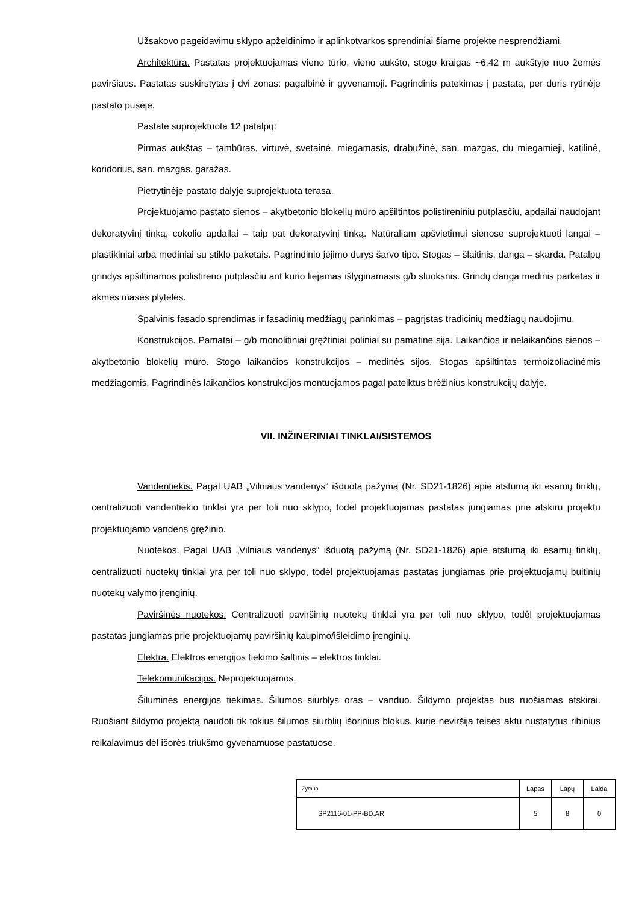Užsakovo pageidavimu sklypo apželdinimo ir aplinkotvarkos sprendiniai šiame projekte nesprendžiami.
Architektūra. Pastatas projektuojamas vieno tūrio, vieno aukšto, stogo kraigas ~6,42 m aukštyje nuo žemės paviršiaus. Pastatas suskirstytas į dvi zonas: pagalbinė ir gyvenamoji. Pagrindinis patekimas į pastatą, per duris rytinėje pastato pusėje.
Pastate suprojektuota 12 patalpų:
Pirmas aukštas – tambūras, virtuvė, svetainė, miegamasis, drabužinė, san. mazgas, du miegamieji, katilinė, koridorius, san. mazgas, garažas.
Pietrytinėje pastato dalyje suprojektuota terasa.
Projektuojamo pastato sienos – akytbetonio blokelių mūro apšiltintos polistireniniu putplasčiu, apdailai naudojant dekoratyvinį tinką, cokolio apdailai – taip pat dekoratyvinį tinką. Natūraliam apšvietimui sienose suprojektuoti langai – plastikiniai arba mediniai su stiklo paketais. Pagrindinio įėjimo durys šarvo tipo. Stogas – šlaitinis, danga – skarda. Patalpų grindys apšiltinamos polistireno putplasčiu ant kurio liejamas išlyginamasis g/b sluoksnis. Grindų danga medinis parketas ir akmes masės plytelės.
Spalvinis fasado sprendimas ir fasadinių medžiagų parinkimas – pagrįstas tradicinių medžiagų naudojimu.
Konstrukcijos. Pamatai – g/b monolitiniai gręžtiniai poliniai su pamatine sija. Laikančios ir nelaikančios sienos – akytbetonio blokelių mūro. Stogo laikančios konstrukcijos – medinės sijos. Stogas apšiltintas termoizoliacinėmis medžiagomis. Pagrindinės laikančios konstrukcijos montuojamos pagal pateiktus brėžinius konstrukcijų dalyje.
VII. INŽINERINIAI TINKLAI/SISTEMOS
Vandentiekis. Pagal UAB „Vilniaus vandenys“ išduotą pažymą (Nr. SD21-1826) apie atstumą iki esamų tinklų, centralizuoti vandentiekio tinklai yra per toli nuo sklypo, todėl projektuojamas pastatas jungiamas prie atskiru projektu projektuojamo vandens gręžinio.
Nuotekos. Pagal UAB „Vilniaus vandenys“ išduotą pažymą (Nr. SD21-1826) apie atstumą iki esamų tinklų, centralizuoti nuotekų tinklai yra per toli nuo sklypo, todėl projektuojamas pastatas jungiamas prie projektuojamų buitinių nuotekų valymo įrenginių.
Paviršinės nuotekos. Centralizuoti paviršinių nuotekų tinklai yra per toli nuo sklypo, todėl projektuojamas pastatas jungiamas prie projektuojamų paviršinių kaupimo/išleidimo įrenginių.
Elektra. Elektros energijos tiekimo šaltinis – elektros tinklai.
Telekomunikacijos. Neprojektuojamos.
Šiluminės energijos tiekimas. Šilumos siurblys oras – vanduo. Šildymo projektas bus ruošiamas atskirai. Ruošiant šildymo projektą naudoti tik tokius šilumos siurblių išorinius blokus, kurie neviršija teisės aktu nustatytus ribinius reikalavimus dėl išorės triukšmo gyvenamuose pastatuose.
| Žymuo | Lapas | Lapų | Laida |
| SP2116-01-PP-BD.AR | 5 | 8 | 0 |